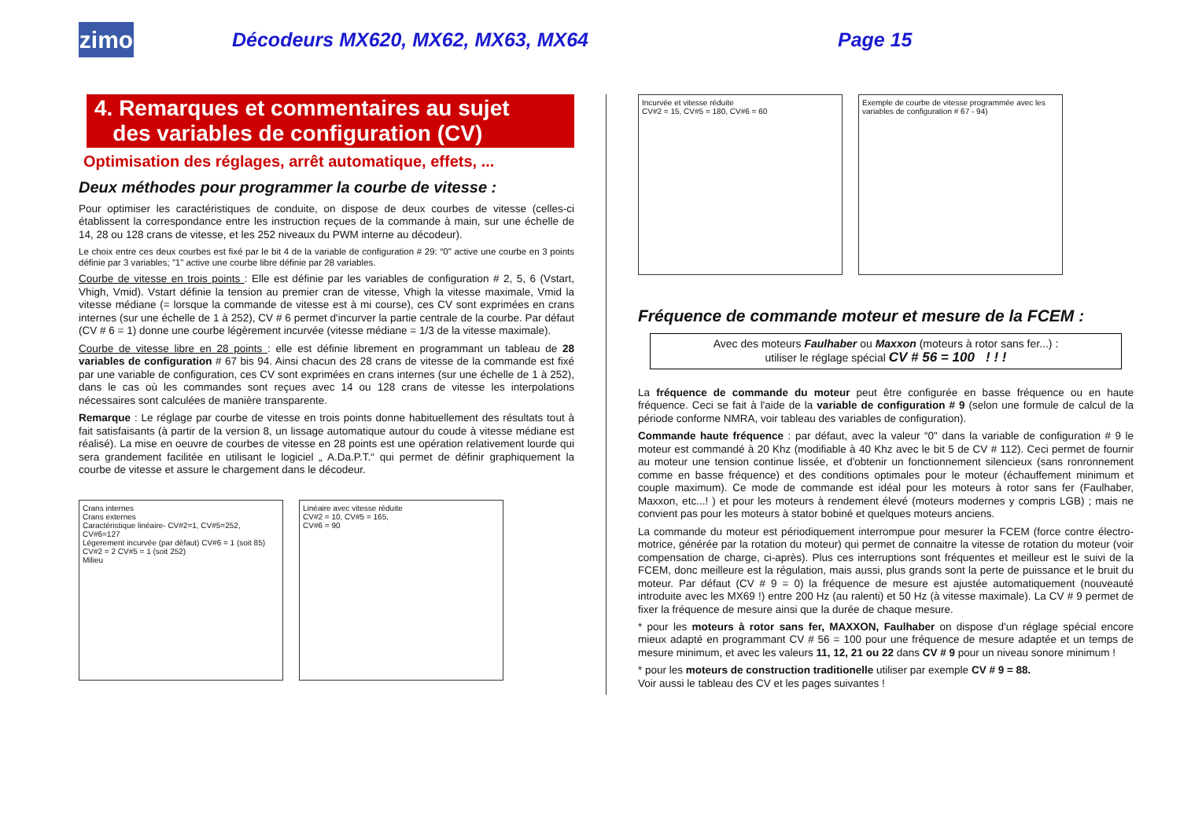zimo
Décodeurs MX620, MX62, MX63, MX64 Page 15
4. Remarques et commentaires au sujet
des variables de configuration (CV)
Optimisation des réglages, arrêt automatique, effets, ...
Deux méthodes pour programmer la courbe de vitesse :
Pour optimiser les caractéristiques de conduite, on dispose de deux courbes de vitesse (celles-ci établissent la correspondance entre les instruction reçues de la commande à main, sur une échelle de 14, 28 ou 128 crans de vitesse, et les 252 niveaux du PWM interne au décodeur).
Le choix entre ces deux courbes est fixé par le bit 4 de la variable de configuration # 29: “0" active une courbe en 3 points définie par 3 variables; ”1" active une courbe libre définie par 28 variables.
Courbe de vitesse en trois points : Elle est définie par les variables de configuration # 2, 5, 6 (Vstart, Vhigh, Vmid). Vstart définie la tension au premier cran de vitesse, Vhigh la vitesse maximale, Vmid la vitesse médiane (= lorsque la commande de vitesse est à mi course), ces CV sont exprimées en crans internes (sur une échelle de 1 à 252), CV # 6 permet d'incurver la partie centrale de la courbe. Par défaut (CV # 6 = 1) donne une courbe légèrement incurvée (vitesse médiane = 1/3 de la vitesse maximale).
Courbe de vitesse libre en 28 points : elle est définie librement en programmant un tableau de 28 variables de configuration # 67 bis 94. Ainsi chacun des 28 crans de vitesse de la commande est fixé par une variable de configuration, ces CV sont exprimées en crans internes (sur une échelle de 1 à 252), dans le cas où les commandes sont reçues avec 14 ou 128 crans de vitesse les interpolations nécessaires sont calculées de manière transparente.
Remarque : Le réglage par courbe de vitesse en trois points donne habituellement des résultats tout à fait satisfaisants (à partir de la version 8, un lissage automatique autour du coude à vitesse médiane est réalisé). La mise en oeuvre de courbes de vitesse en 28 points est une opération relativement lourde qui sera grandement facilitée en utilisant le logiciel „ A.Da.P.T.“ qui permet de définir graphiquement la courbe de vitesse et assure le chargement dans le décodeur.
Crans internes
Crans externes
Caractéristique linéaire- CV#2=1, CV#5=252, CV#6=127
Légerement incurvée (par défaut) CV#6 = 1 (soit 85) CV#2 = 2 CV#5 = 1 (soit 252)
Milieu
Linéaire avec vitesse réduite
CV#2 = 10, CV#5 = 165,
CV#6 = 90
Incurvée et vitesse réduite
CV#2 = 15, CV#5 = 180, CV#6 = 60
Exemple de courbe de vitesse programmée avec les variables de configuration # 67 - 94)
Fréquence de commande moteur et mesure de la FCEM :
Avec des moteurs Faulhaber ou Maxxon (moteurs à rotor sans fer...) :
utiliser le réglage spécial CV # 56 = 100 ! ! !
La fréquence de commande du moteur peut être configurée en basse fréquence ou en haute fréquence. Ceci se fait à l'aide de la variable de configuration # 9 (selon une formule de calcul de la période conforme NMRA, voir tableau des variables de configuration).
Commande haute fréquence : par défaut, avec la valeur “0" dans la variable de configuration # 9 le moteur est commandé à 20 Khz (modifiable à 40 Khz avec le bit 5 de CV # 112). Ceci permet de fournir au moteur une tension continue lissée, et d'obtenir un fonctionnement silencieux (sans ronronnement comme en basse fréquence) et des conditions optimales pour le moteur (échauffement minimum et couple maximum). Ce mode de commande est idéal pour les moteurs à rotor sans fer (Faulhaber, Maxxon, etc...! ) et pour les moteurs à rendement élevé (moteurs modernes y compris LGB) ; mais ne convient pas pour les moteurs à stator bobiné et quelques moteurs anciens.
La commande du moteur est périodiquement interrompue pour mesurer la FCEM (force contre électro-motrice, générée par la rotation du moteur) qui permet de connaitre la vitesse de rotation du moteur (voir compensation de charge, ci-après). Plus ces interruptions sont fréquentes et meilleur est le suivi de la FCEM, donc meilleure est la régulation, mais aussi, plus grands sont la perte de puissance et le bruit du moteur. Par défaut (CV # 9 = 0) la fréquence de mesure est ajustée automatiquement (nouveauté introduite avec les MX69 !) entre 200 Hz (au ralenti) et 50 Hz (à vitesse maximale). La CV # 9 permet de fixer la fréquence de mesure ainsi que la durée de chaque mesure.
* pour les moteurs à rotor sans fer, MAXXON, Faulhaber on dispose d'un réglage spécial encore mieux adapté en programmant CV # 56 = 100 pour une fréquence de mesure adaptée et un temps de mesure minimum, et avec les valeurs 11, 12, 21 ou 22 dans CV # 9 pour un niveau sonore minimum !
* pour les moteurs de construction traditionelle utiliser par exemple CV # 9 = 88.
Voir aussi le tableau des CV et les pages suivantes !